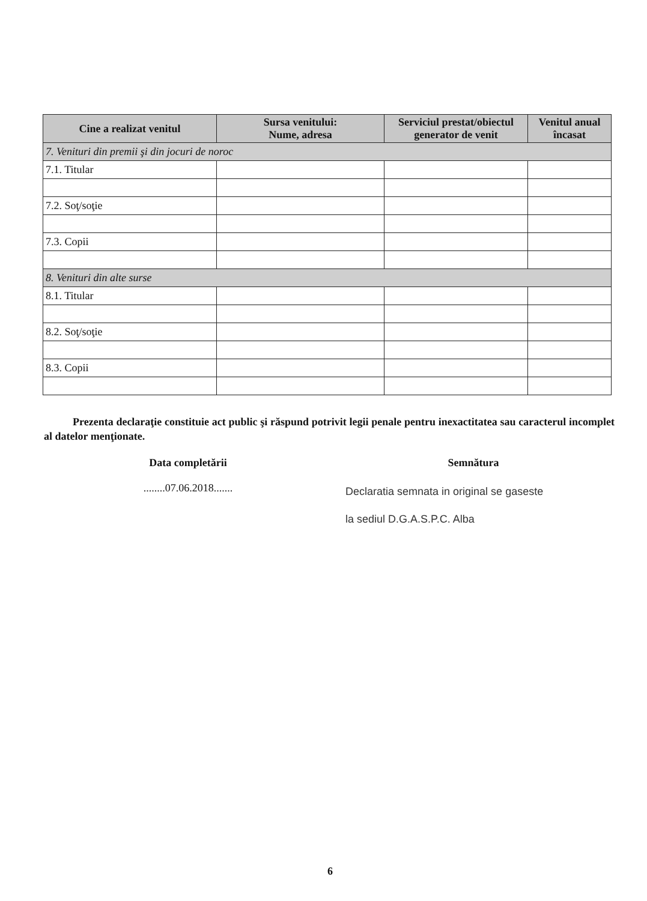| Cine a realizat venitul | Sursa venitului: Nume, adresa | Serviciul prestat/obiectul generator de venit | Venitul anual încasat |
| --- | --- | --- | --- |
| 7. Venituri din premii şi din jocuri de noroc | | | |
| 7.1. Titular | | | |
| 7.2. Soţ/soţie | | | |
| 7.3. Copii | | | |
| 8. Venituri din alte surse | | | |
| 8.1. Titular | | | |
| 8.2. Soţ/soţie | | | |
| 8.3. Copii | | | |
Prezenta declaraţie constituie act public şi răspund potrivit legii penale pentru inexactitatea sau caracterul incomplet al datelor menţionate.
Data completării
........07.06.2018.......
Semnătura
Declaratia semnata in original se gaseste
la sediul D.G.A.S.P.C. Alba
6